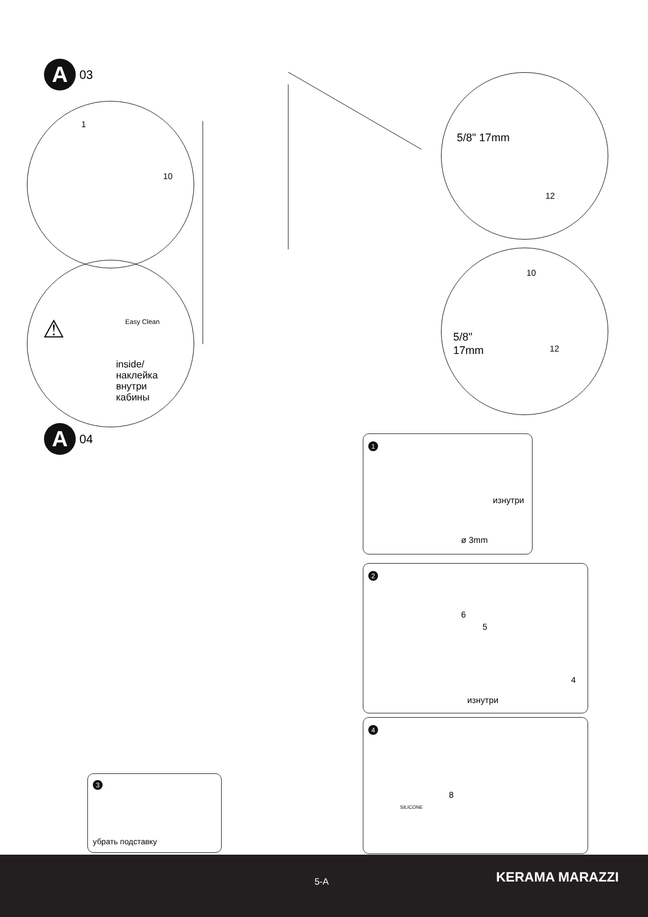A 03
1
10
⚠ Easy Clean
inside/
наклейка
внутри
кабины
5/8" 17mm
12
10
5/8"
17mm
12
A 04
1
изнутри
ø 3mm
2
6
5
4
изнутри
4
8
SILICONE
3
убрать подставку
5-A KERAMA MARAZZI